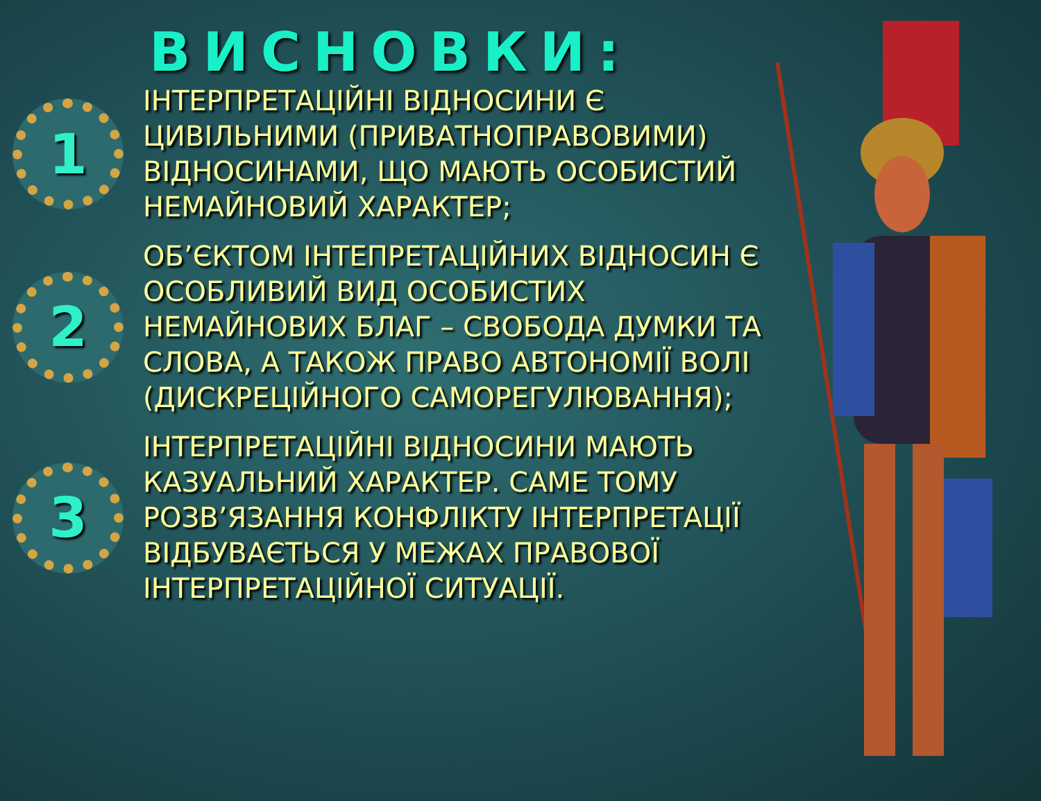ВИСНОВКИ:
1
ІНТЕРПРЕТАЦІЙНІ ВІДНОСИНИ Є ЦИВІЛЬНИМИ (ПРИВАТНОПРАВОВИМИ) ВІДНОСИНАМИ, ЩО МАЮТЬ ОСОБИСТИЙ НЕМАЙНОВИЙ ХАРАКТЕР;
2
ОБ’ЄКТОМ ІНТЕПРЕТАЦІЙНИХ ВІДНОСИН Є ОСОБЛИВИЙ ВИД ОСОБИСТИХ НЕМАЙНОВИХ БЛАГ – СВОБОДА ДУМКИ ТА СЛОВА, А ТАКОЖ ПРАВО АВТОНОМІЇ ВОЛІ (ДИСКРЕЦІЙНОГО САМОРЕГУЛЮВАННЯ);
3
ІНТЕРПРЕТАЦІЙНІ ВІДНОСИНИ МАЮТЬ КАЗУАЛЬНИЙ ХАРАКТЕР. САМЕ ТОМУ РОЗВ’ЯЗАННЯ КОНФЛІКТУ ІНТЕРПРЕТАЦІЇ ВІДБУВАЄТЬСЯ У МЕЖАХ ПРАВОВОЇ ІНТЕРПРЕТАЦІЙНОЇ СИТУАЦІЇ.